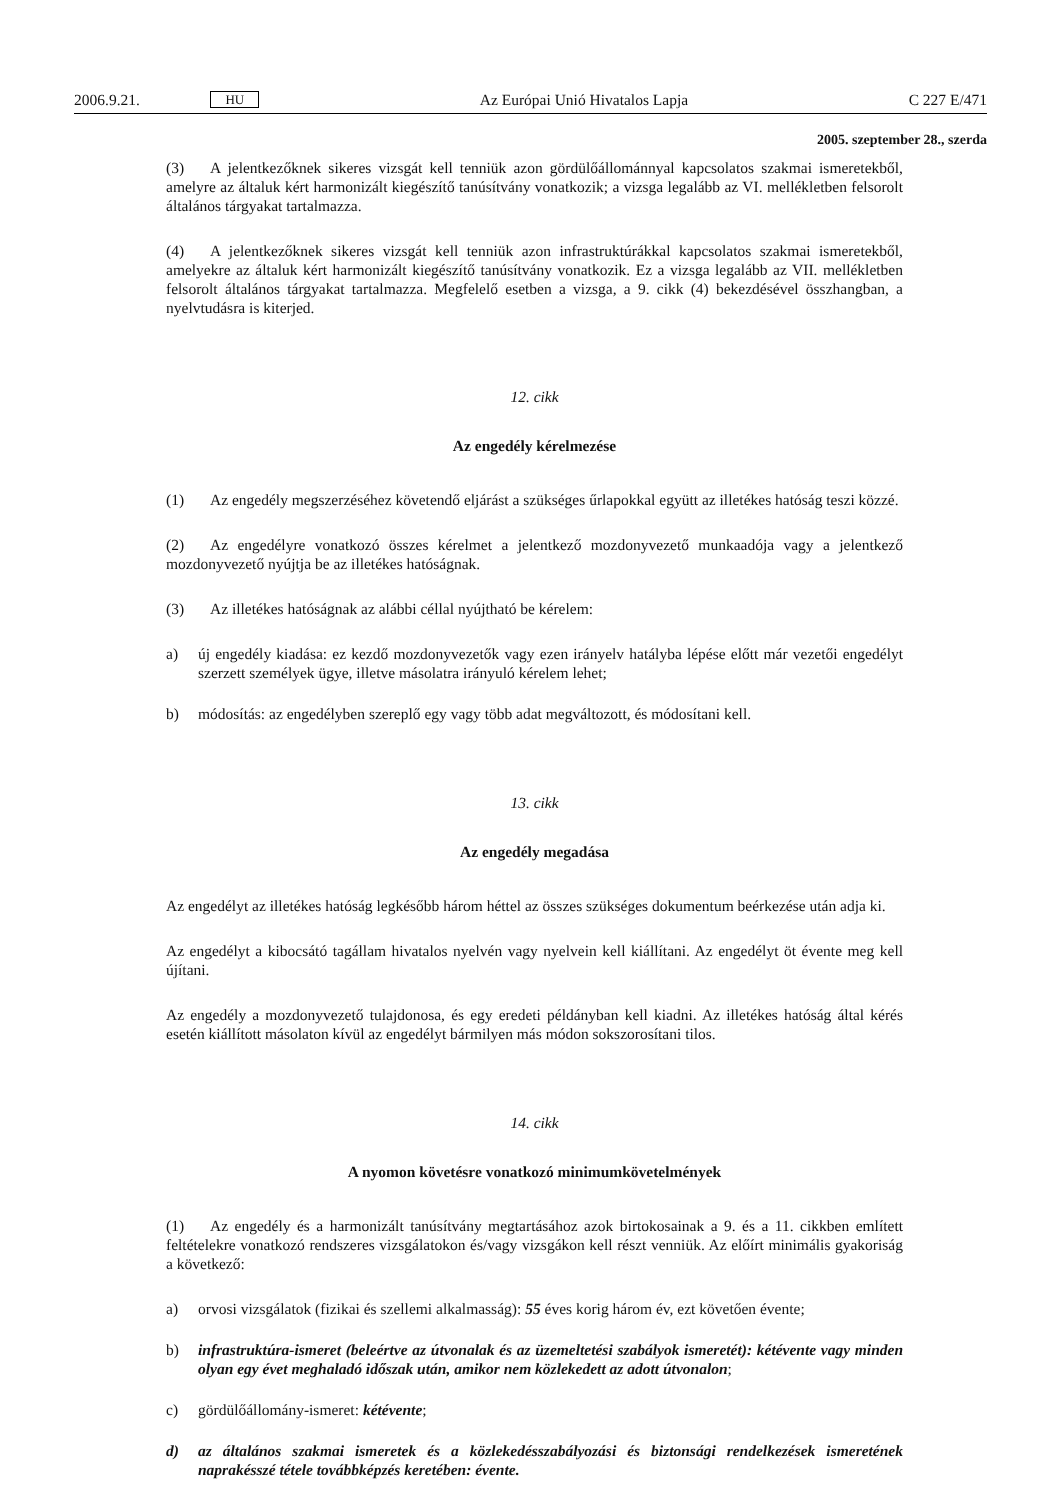2006.9.21. HU Az Európai Unió Hivatalos Lapja C 227 E/471
2005. szeptember 28., szerda
(3) A jelentkezőknek sikeres vizsgát kell tenniük azon gördülőállománnyal kapcsolatos szakmai ismeretekből, amelyre az általuk kért harmonizált kiegészítő tanúsítvány vonatkozik; a vizsga legalább az VI. mellékletben felsorolt általános tárgyakat tartalmazza.
(4) A jelentkezőknek sikeres vizsgát kell tenniük azon infrastruktúrákkal kapcsolatos szakmai ismeretekből, amelyekre az általuk kért harmonizált kiegészítő tanúsítvány vonatkozik. Ez a vizsga legalább az VII. mellékletben felsorolt általános tárgyakat tartalmazza. Megfelelő esetben a vizsga, a 9. cikk (4) bekezdésével összhangban, a nyelvtudásra is kiterjed.
12. cikk
Az engedély kérelmezése
(1) Az engedély megszerzéséhez követendő eljárást a szükséges űrlapokkal együtt az illetékes hatóság teszi közzé.
(2) Az engedélyre vonatkozó összes kérelmet a jelentkező mozdonyvezető munkaadója vagy a jelentkező mozdonyvezető nyújtja be az illetékes hatóságnak.
(3) Az illetékes hatóságnak az alábbi céllal nyújtható be kérelem:
a) új engedély kiadása: ez kezdő mozdonyvezetők vagy ezen irányelv hatályba lépése előtt már vezetői engedélyt szerzett személyek ügye, illetve másolatra irányuló kérelem lehet;
b) módosítás: az engedélyben szereplő egy vagy több adat megváltozott, és módosítani kell.
13. cikk
Az engedély megadása
Az engedélyt az illetékes hatóság legkésőbb három héttel az összes szükséges dokumentum beérkezése után adja ki.
Az engedélyt a kibocsátó tagállam hivatalos nyelvén vagy nyelvein kell kiállítani. Az engedélyt öt évente meg kell újítani.
Az engedély a mozdonyvezető tulajdonosa, és egy eredeti példányban kell kiadni. Az illetékes hatóság által kérés esetén kiállított másolaton kívül az engedélyt bármilyen más módon sokszorosítani tilos.
14. cikk
A nyomon követésre vonatkozó minimumkövetelmények
(1) Az engedély és a harmonizált tanúsítvány megtartásához azok birtokosainak a 9. és a 11. cikkben említett feltételekre vonatkozó rendszeres vizsgálatokon és/vagy vizsgákon kell részt venniük. Az előírt minimális gyakoriság a következő:
a) orvosi vizsgálatok (fizikai és szellemi alkalmasság): 55 éves korig három év, ezt követően évente;
b) infrastruktúra-ismeret (beleértve az útvonalak és az üzemeltetési szabályok ismeretét): kétévente vagy minden olyan egy évet meghaladó időszak után, amikor nem közlekedett az adott útvonalon;
c) gördülőállomány-ismeret: kétévente;
d) az általános szakmai ismeretek és a közlekedésszabályozási és biztonsági rendelkezések ismeretének naprakésszé tétele továbbképzés keretében: évente.